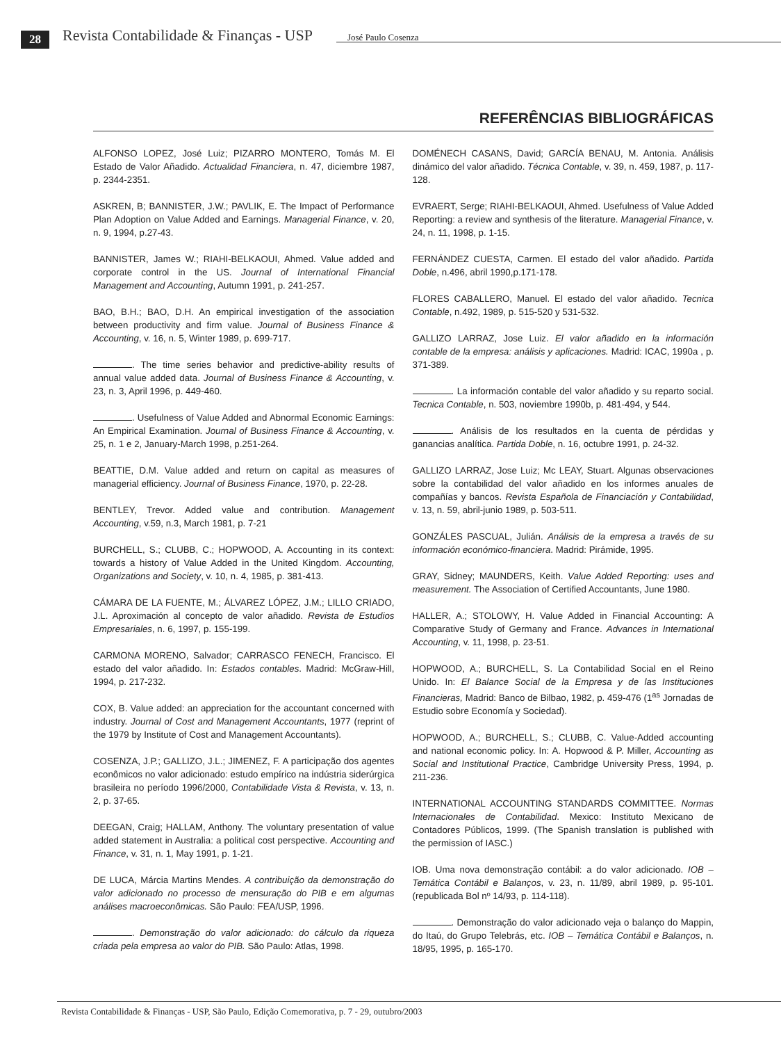28
Revista Contabilidade & Finanças - USP
José Paulo Cosenza
REFERÊNCIAS BIBLIOGRÁFICAS
ALFONSO LOPEZ, José Luiz; PIZARRO MONTERO, Tomás M. El Estado de Valor Añadido. Actualidad Financiera, n. 47, diciembre 1987, p. 2344-2351.
ASKREN, B; BANNISTER, J.W.; PAVLIK, E. The Impact of Performance Plan Adoption on Value Added and Earnings. Managerial Finance, v. 20, n. 9, 1994, p.27-43.
BANNISTER, James W.; RIAHI-BELKAOUI, Ahmed. Value added and corporate control in the US. Journal of International Financial Management and Accounting, Autumn 1991, p. 241-257.
BAO, B.H.; BAO, D.H. An empirical investigation of the association between productivity and firm value. Journal of Business Finance & Accounting, v. 16, n. 5, Winter 1989, p. 699-717.
. The time series behavior and predictive-ability results of annual value added data. Journal of Business Finance & Accounting, v. 23, n. 3, April 1996, p. 449-460.
. Usefulness of Value Added and Abnormal Economic Earnings: An Empirical Examination. Journal of Business Finance & Accounting, v. 25, n. 1 e 2, January-March 1998, p.251-264.
BEATTIE, D.M. Value added and return on capital as measures of managerial efficiency. Journal of Business Finance, 1970, p. 22-28.
BENTLEY, Trevor. Added value and contribution. Management Accounting, v.59, n.3, March 1981, p. 7-21
BURCHELL, S.; CLUBB, C.; HOPWOOD, A. Accounting in its context: towards a history of Value Added in the United Kingdom. Accounting, Organizations and Society, v. 10, n. 4, 1985, p. 381-413.
CÁMARA DE LA FUENTE, M.; ÁLVAREZ LÓPEZ, J.M.; LILLO CRIADO, J.L. Aproximación al concepto de valor añadido. Revista de Estudios Empresariales, n. 6, 1997, p. 155-199.
CARMONA MORENO, Salvador; CARRASCO FENECH, Francisco. El estado del valor añadido. In: Estados contables. Madrid: McGraw-Hill, 1994, p. 217-232.
COX, B. Value added: an appreciation for the accountant concerned with industry. Journal of Cost and Management Accountants, 1977 (reprint of the 1979 by Institute of Cost and Management Accountants).
COSENZA, J.P.; GALLIZO, J.L.; JIMENEZ, F. A participação dos agentes econômicos no valor adicionado: estudo empírico na indústria siderúrgica brasileira no período 1996/2000, Contabilidade Vista & Revista, v. 13, n. 2, p. 37-65.
DEEGAN, Craig; HALLAM, Anthony. The voluntary presentation of value added statement in Australia: a political cost perspective. Accounting and Finance, v. 31, n. 1, May 1991, p. 1-21.
DE LUCA, Márcia Martins Mendes. A contribuição da demonstração do valor adicionado no processo de mensuração do PIB e em algumas análises macroeconômicas. São Paulo: FEA/USP, 1996.
. Demonstração do valor adicionado: do cálculo da riqueza criada pela empresa ao valor do PIB. São Paulo: Atlas, 1998.
DOMÉNECH CASANS, David; GARCÍA BENAU, M. Antonia. Análisis dinámico del valor añadido. Técnica Contable, v. 39, n. 459, 1987, p. 117-128.
EVRAERT, Serge; RIAHI-BELKAOUI, Ahmed. Usefulness of Value Added Reporting: a review and synthesis of the literature. Managerial Finance, v. 24, n. 11, 1998, p. 1-15.
FERNÁNDEZ CUESTA, Carmen. El estado del valor añadido. Partida Doble, n.496, abril 1990,p.171-178.
FLORES CABALLERO, Manuel. El estado del valor añadido. Tecnica Contable, n.492, 1989, p. 515-520 y 531-532.
GALLIZO LARRAZ, Jose Luiz. El valor añadido en la información contable de la empresa: análisis y aplicaciones. Madrid: ICAC, 1990a , p. 371-389.
. La información contable del valor añadido y su reparto social. Tecnica Contable, n. 503, noviembre 1990b, p. 481-494, y 544.
. Análisis de los resultados en la cuenta de pérdidas y ganancias analítica. Partida Doble, n. 16, octubre 1991, p. 24-32.
GALLIZO LARRAZ, Jose Luiz; Mc LEAY, Stuart. Algunas observaciones sobre la contabilidad del valor añadido en los informes anuales de compañías y bancos. Revista Española de Financiación y Contabilidad, v. 13, n. 59, abril-junio 1989, p. 503-511.
GONZÁLES PASCUAL, Julián. Análisis de la empresa a través de su información económico-financiera. Madrid: Pirámide, 1995.
GRAY, Sidney; MAUNDERS, Keith. Value Added Reporting: uses and measurement. The Association of Certified Accountants, June 1980.
HALLER, A.; STOLOWY, H. Value Added in Financial Accounting: A Comparative Study of Germany and France. Advances in International Accounting, v. 11, 1998, p. 23-51.
HOPWOOD, A.; BURCHELL, S. La Contabilidad Social en el Reino Unido. In: El Balance Social de la Empresa y de las Instituciones Financieras, Madrid: Banco de Bilbao, 1982, p. 459-476 (1<sup>as</sup> Jornadas de Estudio sobre Economía y Sociedad).
HOPWOOD, A.; BURCHELL, S.; CLUBB, C. Value-Added accounting and national economic policy. In: A. Hopwood & P. Miller, Accounting as Social and Institutional Practice, Cambridge University Press, 1994, p. 211-236.
INTERNATIONAL ACCOUNTING STANDARDS COMMITTEE. Normas Internacionales de Contabilidad. Mexico: Instituto Mexicano de Contadores Públicos, 1999. (The Spanish translation is published with the permission of IASC.)
IOB. Uma nova demonstração contábil: a do valor adicionado. IOB – Temática Contábil e Balanços, v. 23, n. 11/89, abril 1989, p. 95-101. (republicada Bol nº 14/93, p. 114-118).
. Demonstração do valor adicionado veja o balanço do Mappin, do Itaú, do Grupo Telebrás, etc. IOB – Temática Contábil e Balanços, n. 18/95, 1995, p. 165-170.
Revista Contabilidade & Finanças - USP, São Paulo, Edição Comemorativa, p. 7 - 29, outubro/2003